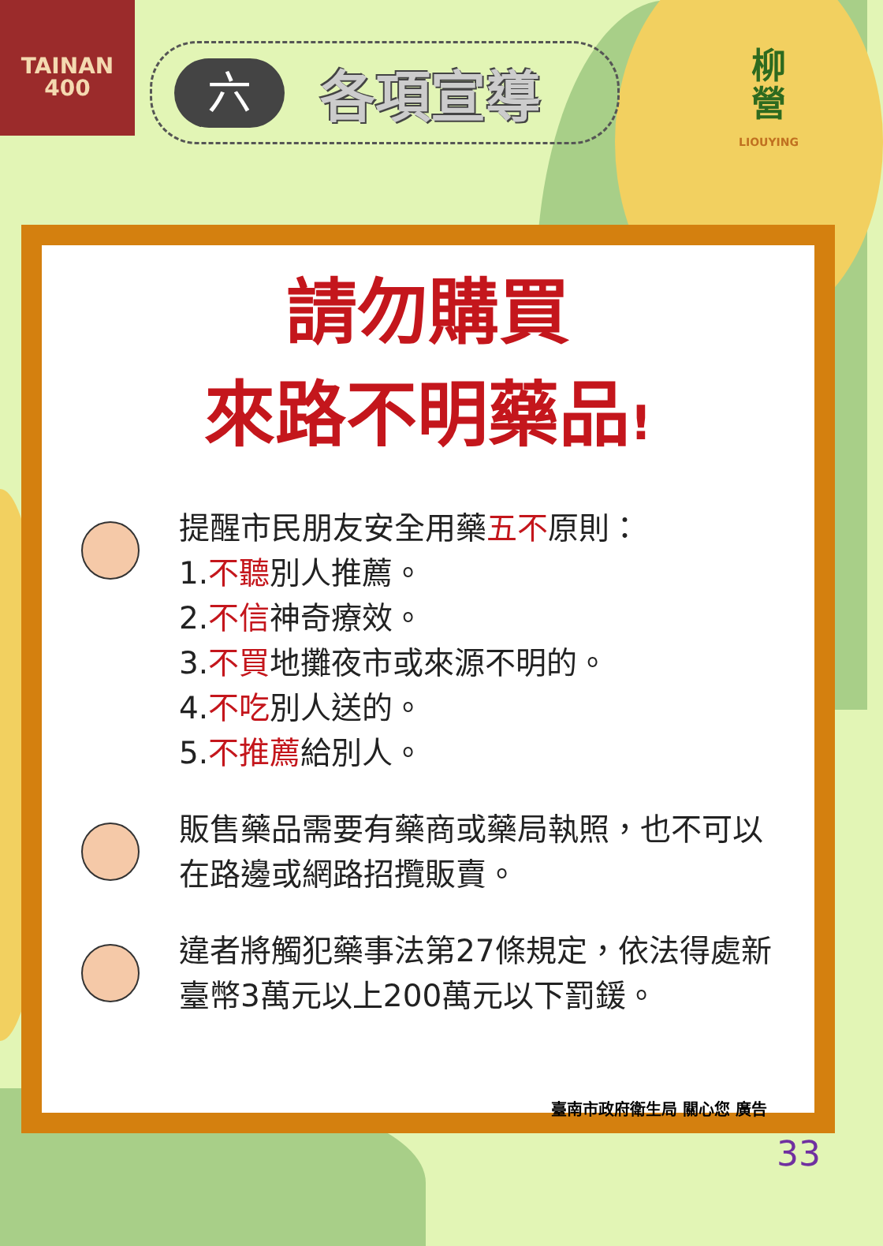TAINAN
400
六
各項宣導
柳
營
LIOUYING
請勿購買
來路不明藥品!
提醒市民朋友安全用藥五不原則：
1.不聽別人推薦。
2.不信神奇療效。
3.不買地攤夜市或來源不明的。
4.不吃別人送的。
5.不推薦給別人。
販售藥品需要有藥商或藥局執照，也不可以在路邊或網路招攬販賣。
違者將觸犯藥事法第27條規定，依法得處新臺幣3萬元以上200萬元以下罰鍰。
臺南市政府衛生局 關心您 廣告
33